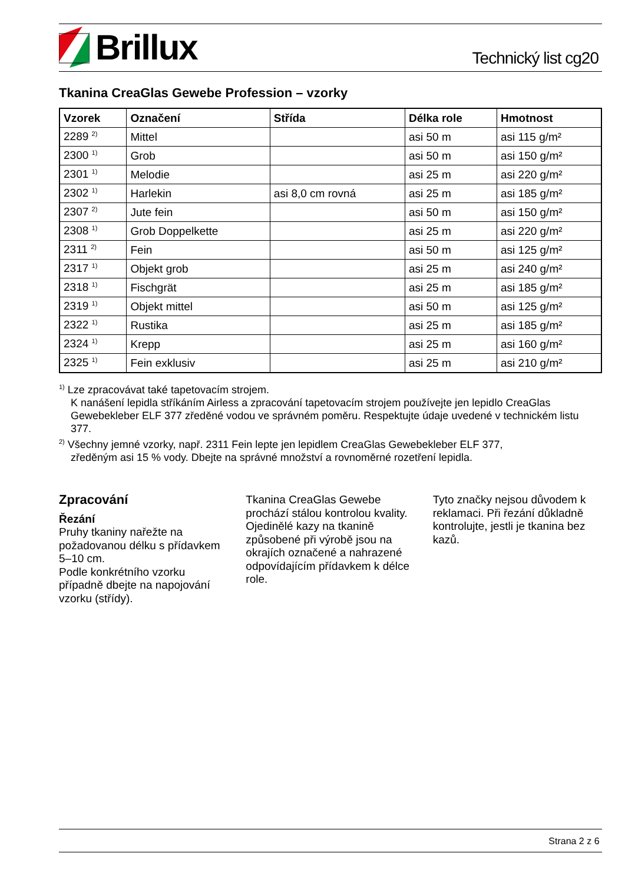Brillux
Technický list cg20
Tkanina CreaGlas Gewebe Profession – vzorky
| Vzorek | Označení | Střída | Délka role | Hmotnost |
| --- | --- | --- | --- | --- |
| 2289 <sup>2)</sup> | Mittel | | asi 50 m | asi 115 g/m² |
| 2300 <sup>1)</sup> | Grob | | asi 50 m | asi 150 g/m² |
| 2301 <sup>1)</sup> | Melodie | | asi 25 m | asi 220 g/m² |
| 2302 <sup>1)</sup> | Harlekin | asi 8,0 cm rovná | asi 25 m | asi 185 g/m² |
| 2307 <sup>2)</sup> | Jute fein | | asi 50 m | asi 150 g/m² |
| 2308 <sup>1)</sup> | Grob Doppelkette | | asi 25 m | asi 220 g/m² |
| 2311 <sup>2)</sup> | Fein | | asi 50 m | asi 125 g/m² |
| 2317 <sup>1)</sup> | Objekt grob | | asi 25 m | asi 240 g/m² |
| 2318 <sup>1)</sup> | Fischgrät | | asi 25 m | asi 185 g/m² |
| 2319 <sup>1)</sup> | Objekt mittel | | asi 50 m | asi 125 g/m² |
| 2322 <sup>1)</sup> | Rustika | | asi 25 m | asi 185 g/m² |
| 2324 <sup>1)</sup> | Krepp | | asi 25 m | asi 160 g/m² |
| 2325 <sup>1)</sup> | Fein exklusiv | | asi 25 m | asi 210 g/m² |
<sup>1)</sup> Lze zpracovávat také tapetovacím strojem.
K nanášení lepidla stříkáním Airless a zpracování tapetovacím strojem používejte jen lepidlo CreaGlas Gewebekleber ELF 377 zředěné vodou ve správném poměru. Respektujte údaje uvedené v technickém listu 377.
<sup>2)</sup> Všechny jemné vzorky, např. 2311 Fein lepte jen lepidlem CreaGlas Gewebekleber ELF 377,
zředěným asi 15 % vody. Dbejte na správné množství a rovnoměrné rozetření lepidla.
Zpracování
Řezání
Pruhy tkaniny nařežte na požadovanou délku s přídavkem 5–10 cm.
Podle konkrétního vzorku případně dbejte na napojování vzorku (střídy).
Tkanina CreaGlas Gewebe prochází stálou kontrolou kvality. Ojedinělé kazy na tkanině způsobené při výrobě jsou na okrajích označené a nahrazené odpovídajícím přídavkem k délce role.
Tyto značky nejsou důvodem k reklamaci. Při řezání důkladně kontrolujte, jestli je tkanina bez kazů.
Strana 2 z 6